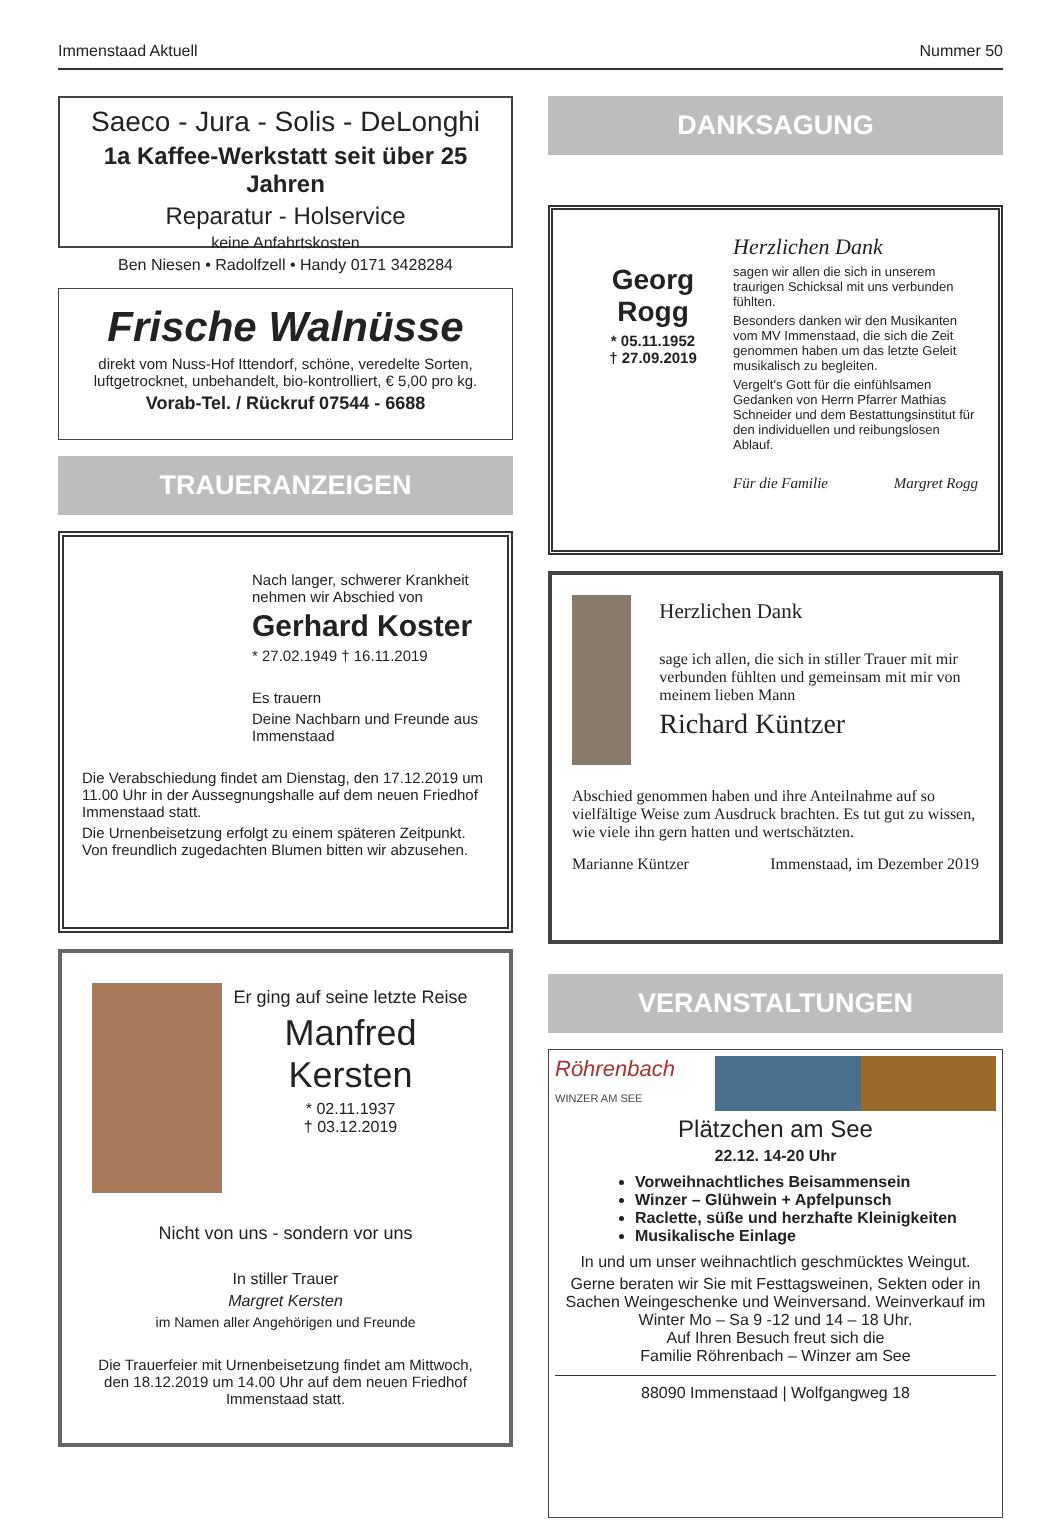Immenstaad Aktuell Nummer 50
Saeco - Jura - Solis - DeLonghi
1a Kaffee-Werkstatt seit über 25 Jahren
Reparatur - Holservice
keine Anfahrtskosten
Ben Niesen • Radolfzell • Handy 0171 3428284
Frische Walnüsse
direkt vom Nuss-Hof Ittendorf, schöne, veredelte Sorten, luftgetrocknet, unbehandelt, bio-kontrolliert, € 5,00 pro kg.
Vorab-Tel. / Rückruf 07544 - 6688
TRAUERANZEIGEN
Nach langer, schwerer Krankheit nehmen wir Abschied von
Gerhard Koster
* 27.02.1949 † 16.11.2019
Es trauern
Deine Nachbarn und Freunde aus Immenstaad
Die Verabschiedung findet am Dienstag, den 17.12.2019 um 11.00 Uhr in der Aussegnungshalle auf dem neuen Friedhof Immenstaad statt.
Die Urnenbeisetzung erfolgt zu einem späteren Zeitpunkt. Von freundlich zugedachten Blumen bitten wir abzusehen.
Er ging auf seine letzte Reise
Manfred Kersten
* 02.11.1937
† 03.12.2019
Nicht von uns - sondern vor uns
In stiller Trauer
Margret Kersten
im Namen aller Angehörigen und Freunde
Die Trauerfeier mit Urnenbeisetzung findet am Mittwoch, den 18.12.2019 um 14.00 Uhr auf dem neuen Friedhof Immenstaad statt.
DANKSAGUNG
Georg
Rogg
* 05.11.1952
† 27.09.2019
Herzlichen Dank
sagen wir allen die sich in unserem traurigen Schicksal mit uns verbunden fühlten.
Besonders danken wir den Musikanten vom MV Immenstaad, die sich die Zeit genommen haben um das letzte Geleit musikalisch zu begleiten.
Vergelt's Gott für die einfühlsamen Gedanken von Herrn Pfarrer Mathias Schneider und dem Bestattungsinstitut für den individuellen und reibungslosen Ablauf.
Für die Familie Margret Rogg
Herzlichen Dank
sage ich allen, die sich in stiller Trauer mit mir verbunden fühlten und gemeinsam mit mir von meinem lieben Mann
Richard Küntzer
Abschied genommen haben und ihre Anteilnahme auf so vielfältige Weise zum Ausdruck brachten. Es tut gut zu wissen, wie viele ihn gern hatten und wertschätzten.
Marianne Küntzer Immenstaad, im Dezember 2019
VERANSTALTUNGEN
Röhrenbach
WINZER AM SEE
Plätzchen am See
22.12. 14-20 Uhr
Vorweihnachtliches Beisammensein
Winzer – Glühwein + Apfelpunsch
Raclette, süße und herzhafte Kleinigkeiten
Musikalische Einlage
In und um unser weihnachtlich geschmücktes Weingut.
Gerne beraten wir Sie mit Festtagsweinen, Sekten oder in Sachen Weingeschenke und Weinversand. Weinverkauf im Winter Mo – Sa 9 -12 und 14 – 18 Uhr.
Auf Ihren Besuch freut sich die
Familie Röhrenbach – Winzer am See
88090 Immenstaad | Wolfgangweg 18